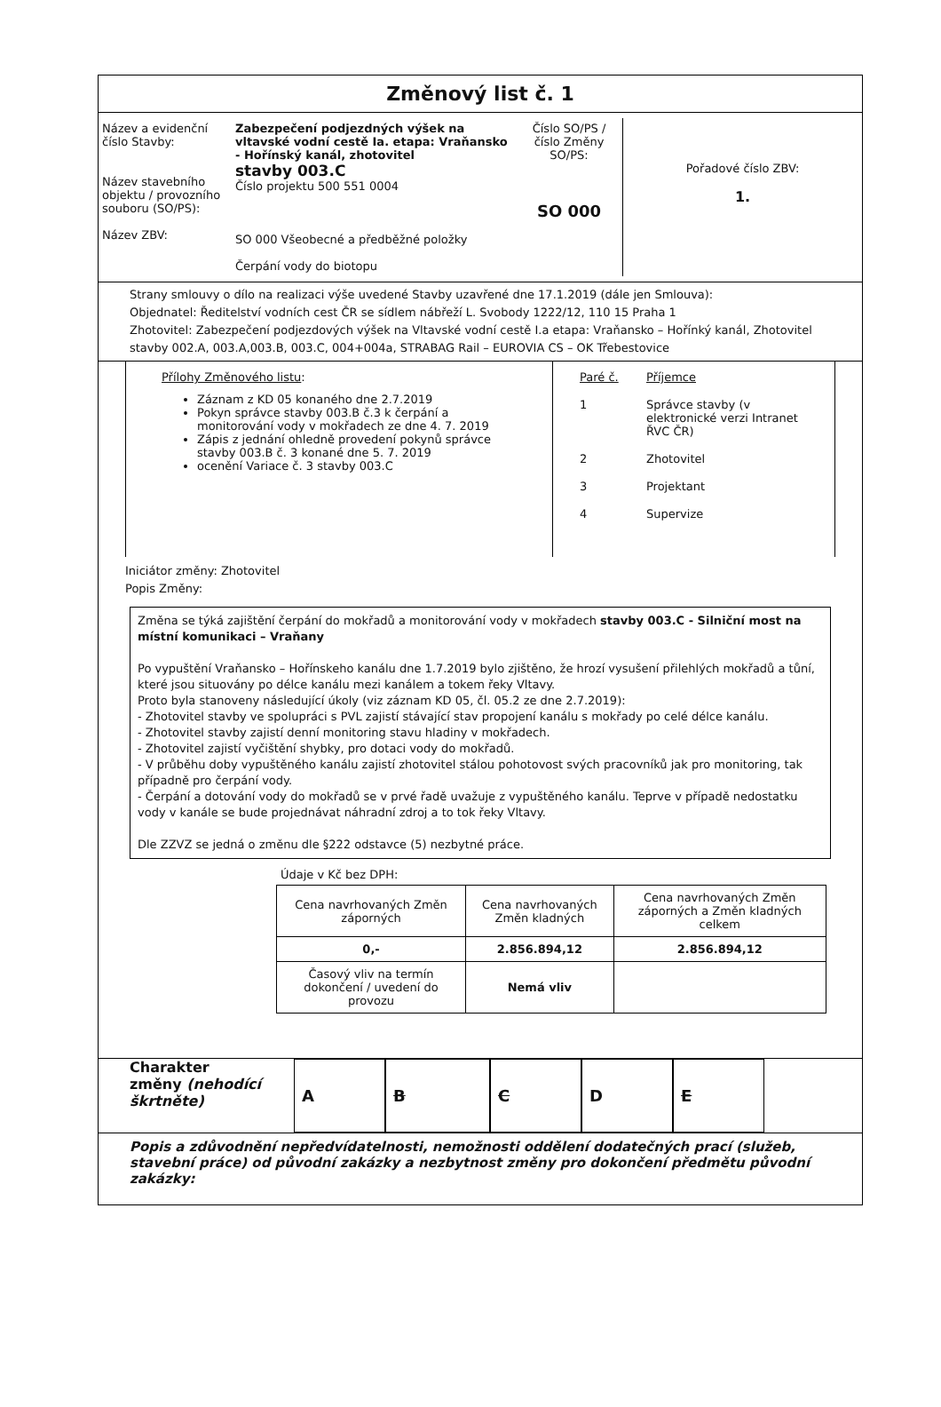Změnový list č. 1
Název a evidenční číslo Stavby:
Název stavebního objektu / provozního souboru (SO/PS):
Název ZBV:
Zabezpečení podjezdných výšek na vltavské vodní cestě Ia. etapa: Vraňansko - Hořínský kanál, zhotovitel
stavby 003.C
Číslo projektu 500 551 0004
SO 000 Všeobecné a předběžné položky
Čerpání vody do biotopu
Číslo SO/PS / číslo Změny SO/PS:
SO 000
Pořadové číslo ZBV:
1.
Strany smlouvy o dílo na realizaci výše uvedené Stavby uzavřené dne 17.1.2019 (dále jen Smlouva):
Objednatel: Ředitelství vodních cest ČR se sídlem nábřeží L. Svobody 1222/12, 110 15 Praha 1
Zhotovitel: Zabezpečení podjezdových výšek na Vltavské vodní cestě I.a etapa: Vraňansko – Hořínký kanál, Zhotovitel stavby 002.A, 003.A,003.B, 003.C, 004+004a, STRABAG Rail – EUROVIA CS – OK Třebestovice
Přílohy Změnového listu:
Záznam z KD 05 konaného dne 2.7.2019
Pokyn správce stavby 003.B č.3 k čerpání a monitorování vody v mokřadech ze dne 4. 7. 2019
Zápis z jednání ohledně provedení pokynů správce stavby 003.B č. 3 konané dne 5. 7. 2019
ocenění Variace č. 3 stavby 003.C
Paré č. Příjemce 1 Správce stavby (v elektronické verzi Intranet ŘVC ČR) 2 Zhotovitel 3 Projektant 4 Supervize
Iniciátor změny: Zhotovitel
Popis Změny:
Změna se týká zajištění čerpání do mokřadů a monitorování vody v mokřadech stavby 003.C - Silniční most na místní komunikaci – Vraňany
Po vypuštění Vraňansko – Hořínskeho kanálu dne 1.7.2019 bylo zjištěno, že hrozí vysušení přilehlých mokřadů a tůní, které jsou situovány po délce kanálu mezi kanálem a tokem řeky Vltavy.
Proto byla stanoveny následující úkoly (viz záznam KD 05, čl. 05.2 ze dne 2.7.2019):
- Zhotovitel stavby ve spolupráci s PVL zajistí stávající stav propojení kanálu s mokřady po celé délce kanálu.
- Zhotovitel stavby zajistí denní monitoring stavu hladiny v mokřadech.
- Zhotovitel zajistí vyčištění shybky, pro dotaci vody do mokřadů.
- V průběhu doby vypuštěného kanálu zajistí zhotovitel stálou pohotovost svých pracovníků jak pro monitoring, tak případně pro čerpání vody.
- Čerpání a dotování vody do mokřadů se v prvé řadě uvažuje z vypuštěného kanálu. Teprve v případě nedostatku vody v kanále se bude projednávat náhradní zdroj a to tok řeky Vltavy.
Dle ZZVZ se jedná o změnu dle §222 odstavce (5) nezbytné práce.
Údaje v Kč bez DPH:
| Cena navrhovaných Změn záporných | Cena navrhovaných Změn kladných | Cena navrhovaných Změn záporných a Změn kladných celkem |
| 0,- | 2.856.894,12 | 2.856.894,12 |
| Časový vliv na termín dokončení / uvedení do provozu | Nemá vliv | |
Charakter změny (nehodící škrtněte)
A B C D E
Popis a zdůvodnění nepředvídatelnosti, nemožnosti oddělení dodatečných prací (služeb, stavební práce) od původní zakázky a nezbytnost změny pro dokončení předmětu původní zakázky: